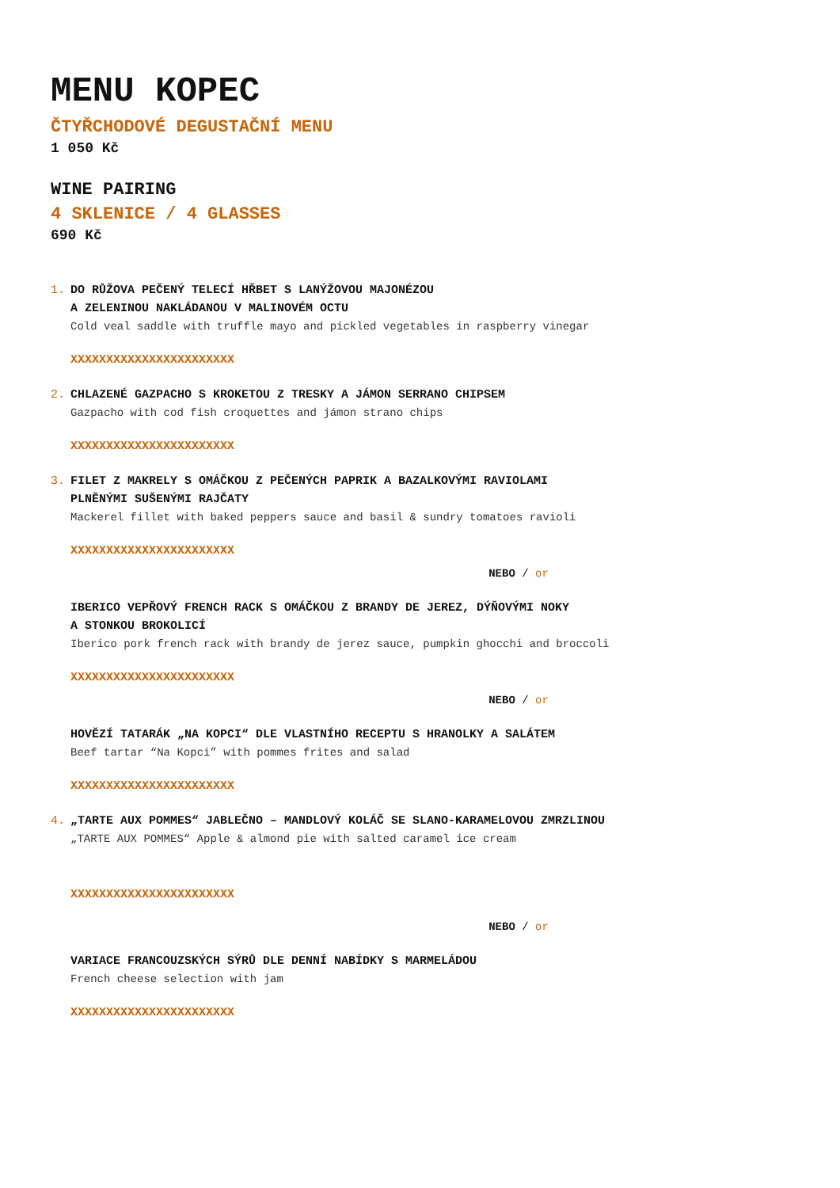MENU KOPEC
ČTYŘCHODOVÉ DEGUSTAČNÍ MENU
1 050 Kč
WINE PAIRING
4 SKLENICE / 4 GLASSES
690 Kč
1. DO RŮŽOVA PEČENÝ TELECÍ HŘBET S LANÝŽOVOU MAJONÉZOU
A ZELENINOU NAKLÁDANOU V MALINOVÉM OCTU
Cold veal saddle with truffle mayo and pickled vegetables in raspberry vinegar
XXXXXXXXXXXXXXXXXXXXXXX
2. CHLAZENÉ GAZPACHO S KROKETOU Z TRESKY A JÁMON SERRANO CHIPSEM
Gazpacho with cod fish croquettes and jámon strano chips
XXXXXXXXXXXXXXXXXXXXXXX
3. FILET Z MAKRELY S OMÁČKOU Z PEČENÝCH PAPRIK A BAZALKOVÝMI RAVIOLAMI
PLNĚNÝMI SUŠENÝMI RAJČATY
Mackerel fillet with baked peppers sauce and basil & sundry tomatoes ravioli
XXXXXXXXXXXXXXXXXXXXXXX
NEBO / or
IBERICO VEPŘOVÝ FRENCH RACK S OMÁČKOU Z BRANDY DE JEREZ, DÝŇOVÝMI NOKY
A STONKOU BROKOLICÍ
Iberico pork french rack with brandy de jerez sauce, pumpkin ghocchi and broccoli
XXXXXXXXXXXXXXXXXXXXXXX
NEBO / or
HOVĚZÍ TATARÁK „NA KOPCI“ DLE VLASTNÍHO RECEPTU S HRANOLKY A SALÁTEM
Beef tartar “Na Kopci” with pommes frites and salad
XXXXXXXXXXXXXXXXXXXXXXX
4. „TARTE AUX POMMES“ JABLEČNO – MANDLOVÝ KOLÁČ SE SLANO-KARAMELOVOU ZMRZLINOU
„TARTE AUX POMMES“ Apple & almond pie with salted caramel ice cream
XXXXXXXXXXXXXXXXXXXXXXX
NEBO / or
VARIACE FRANCOUZSKÝCH SÝRŮ DLE DENNÍ NABÍDKY S MARMELÁDOU
French cheese selection with jam
XXXXXXXXXXXXXXXXXXXXXXX